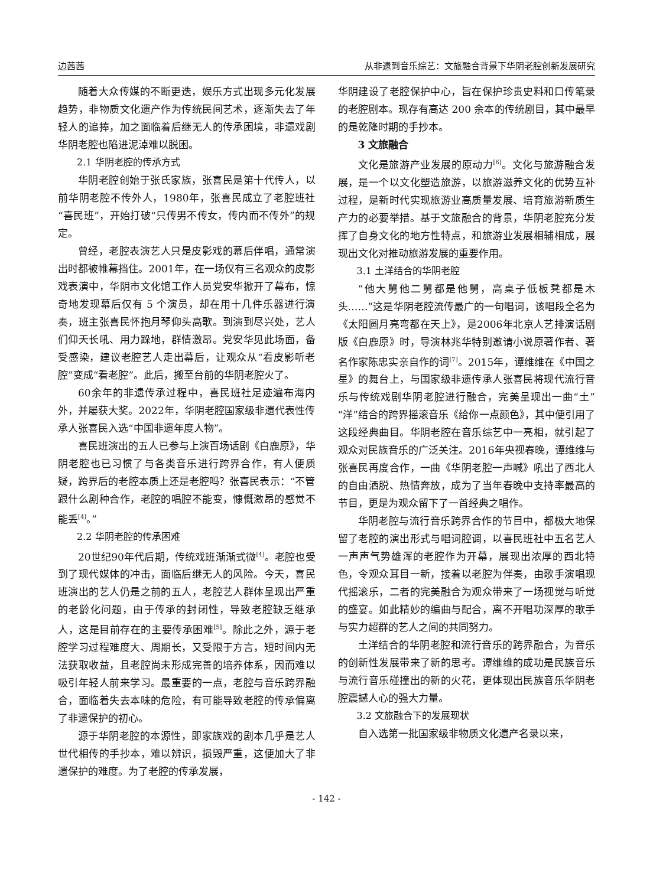边茜茜 从非遗到音乐综艺：文旅融合背景下华阴老腔创新发展研究
随着大众传媒的不断更迭，娱乐方式出现多元化发展趋势，非物质文化遗产作为传统民间艺术，逐渐失去了年轻人的追捧，加之面临着后继无人的传承困境，非遗戏剧华阴老腔也陷进泥淖难以脱困。
2.1 华阴老腔的传承方式
华阴老腔创始于张氏家族，张喜民是第十代传人，以前华阴老腔不传外人，1980年，张喜民成立了老腔班社“喜民班”，开始打破“只传男不传女，传内而不传外”的规定。
曾经，老腔表演艺人只是皮影戏的幕后伴唱，通常演出时都被帷幕挡住。2001年，在一场仅有三名观众的皮影戏表演中，华阴市文化馆工作人员党安华掀开了幕布，惊奇地发现幕后仅有 5 个演员，却在用十几件乐器进行演奏，班主张喜民怀抱月琴仰头高歌。到演到尽兴处，艺人们仰天长吼、用力跺地，群情激昂。党安华见此场面，备受感染，建议老腔艺人走出幕后，让观众从“看皮影听老腔”变成“看老腔”。此后，搬至台前的华阴老腔火了。
60余年的非遗传承过程中，喜民班社足迹遍布海内外，并屡获大奖。2022年，华阴老腔国家级非遗代表性传承人张喜民入选“中国非遗年度人物”。
喜民班演出的五人已参与上演百场话剧《白鹿原》，华阴老腔也已习惯了与各类音乐进行跨界合作，有人便质疑，跨界后的老腔本质上还是老腔吗？张喜民表示：“不管跟什么剧种合作，老腔的唱腔不能变，慷慨激昂的感觉不能丢<sup>[4]</sup>。”
2.2 华阴老腔的传承困难
20世纪90年代后期，传统戏班渐渐式微<sup>[4]</sup>。老腔也受到了现代媒体的冲击，面临后继无人的风险。今天，喜民班演出的艺人仍是之前的五人，老腔艺人群体呈现出严重的老龄化问题，由于传承的封闭性，导致老腔缺乏继承人，这是目前存在的主要传承困难<sup>[5]</sup>。除此之外，源于老腔学习过程难度大、周期长，又受限于方言，短时间内无法获取收益，且老腔尚未形成完善的培养体系，因而难以吸引年轻人前来学习。最重要的一点，老腔与音乐跨界融合，面临着失去本味的危险，有可能导致老腔的传承偏离了非遗保护的初心。
源于华阴老腔的本源性，即家族戏的剧本几乎是艺人世代相传的手抄本，难以辨识，损毁严重，这便加大了非遗保护的难度。为了老腔的传承发展，
华阴建设了老腔保护中心，旨在保护珍贵史料和口传笔录的老腔剧本。现存有高达 200 余本的传统剧目，其中最早的是乾隆时期的手抄本。
3 文旅融合
文化是旅游产业发展的原动力<sup>[6]</sup>。文化与旅游融合发展，是一个以文化塑造旅游，以旅游滋养文化的优势互补过程，是新时代实现旅游业高质量发展、培育旅游新质生产力的必要举措。基于文旅融合的背景，华阴老腔充分发挥了自身文化的地方性特点，和旅游业发展相辅相成，展现出文化对推动旅游发展的重要作用。
3.1 土洋结合的华阴老腔
“他大舅他二舅都是他舅，高桌子低板凳都是木头……”这是华阴老腔流传最广的一句唱词，该唱段全名为《太阳圆月亮弯都在天上》，是2006年北京人艺排演话剧版《白鹿原》时，导演林兆华特别邀请小说原著作者、著名作家陈忠实亲自作的词<sup>[7]</sup>。2015年，谭维维在《中国之星》的舞台上，与国家级非遗传承人张喜民将现代流行音乐与传统戏剧华阴老腔进行融合，完美呈现出一曲“土”“洋”结合的跨界摇滚音乐《给你一点颜色》，其中便引用了这段经典曲目。华阴老腔在音乐综艺中一亮相，就引起了观众对民族音乐的广泛关注。2016年央视春晚，谭维维与张喜民再度合作，一曲《华阴老腔一声喊》吼出了西北人的自由洒脱、热情奔放，成为了当年春晚中支持率最高的节目，更是为观众留下了一首经典之唱作。
华阴老腔与流行音乐跨界合作的节目中，都极大地保留了老腔的演出形式与唱词腔调，以喜民班社中五名艺人一声声气势雄浑的老腔作为开幕，展现出浓厚的西北特色，令观众耳目一新，接着以老腔为伴奏，由歌手演唱现代摇滚乐，二者的完美融合为观众带来了一场视觉与听觉的盛宴。如此精妙的编曲与配合，离不开唱功深厚的歌手与实力超群的艺人之间的共同努力。
土洋结合的华阴老腔和流行音乐的跨界融合，为音乐的创新性发展带来了新的思考。谭维维的成功是民族音乐与流行音乐碰撞出的新的火花，更体现出民族音乐华阴老腔震撼人心的强大力量。
3.2 文旅融合下的发展现状
自入选第一批国家级非物质文化遗产名录以来，
- 142 -